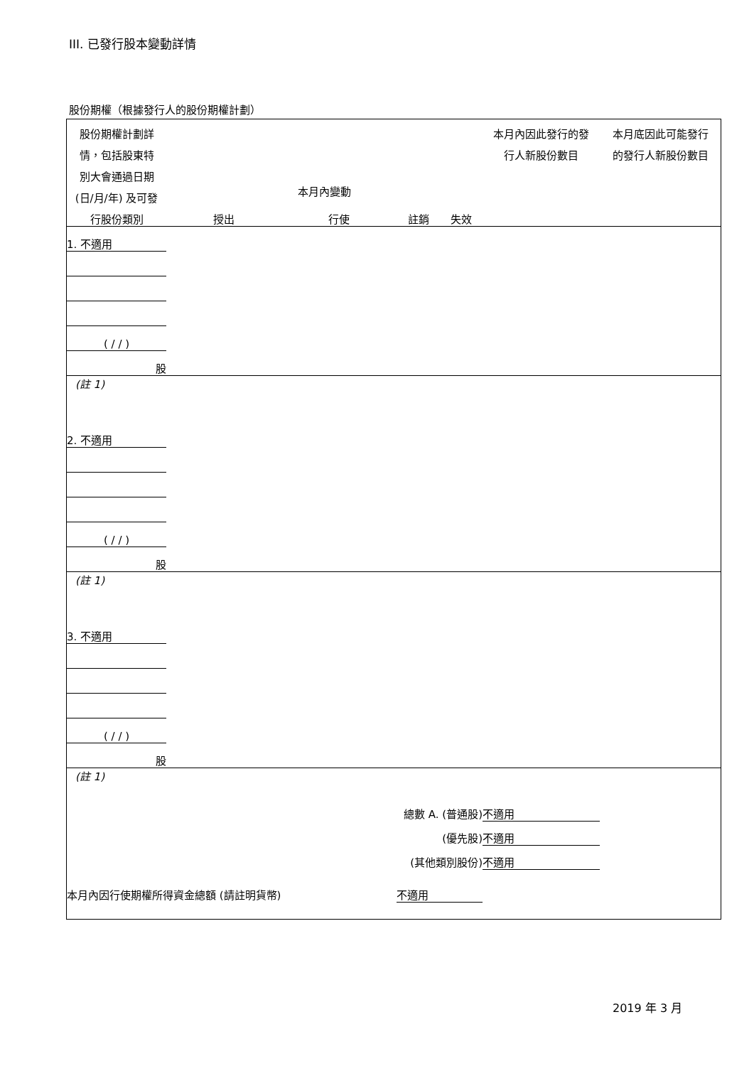III. 已發行股本變動詳情
股份期權（根據發行人的股份期權計劃）
| 股份期權計劃詳 | | | | | 本月內因此發行的發 | 本月底因此可能發行 |
| 情，包括股東特 | | | | | 行人新股份數目 | 的發行人新股份數目 |
| 別大會通過日期 | | | | | | |
| (日/月/年) 及可發 | 本月內變動 | | | | | |
| 行股份類別 | 授出 | 行使 | 註銷 | 失效 | | |
| 1. 不適用 | | | | | | |
| ( / / ) | | | | | | |
| 股 | | | | | | |
| (註 1) | | | | | | |
| 2. 不適用 | | | | | | |
| ( / / ) | | | | | | |
| 股 | | | | | | |
| (註 1) | | | | | | |
| 3. 不適用 | | | | | | |
| ( / / ) | | | | | | |
| 股 | | | | | | |
| (註 1) | | | | | | |
| 總數 A. (普通股) | | | | | 不適用 | |
| (優先股) | | | | | 不適用 | |
| (其他類別股份) | | | | | 不適用 | |
| 本月內因行使期權所得資金總額 (請註明貨幣) | | | 不適用 | | | |
2019 年 3 月